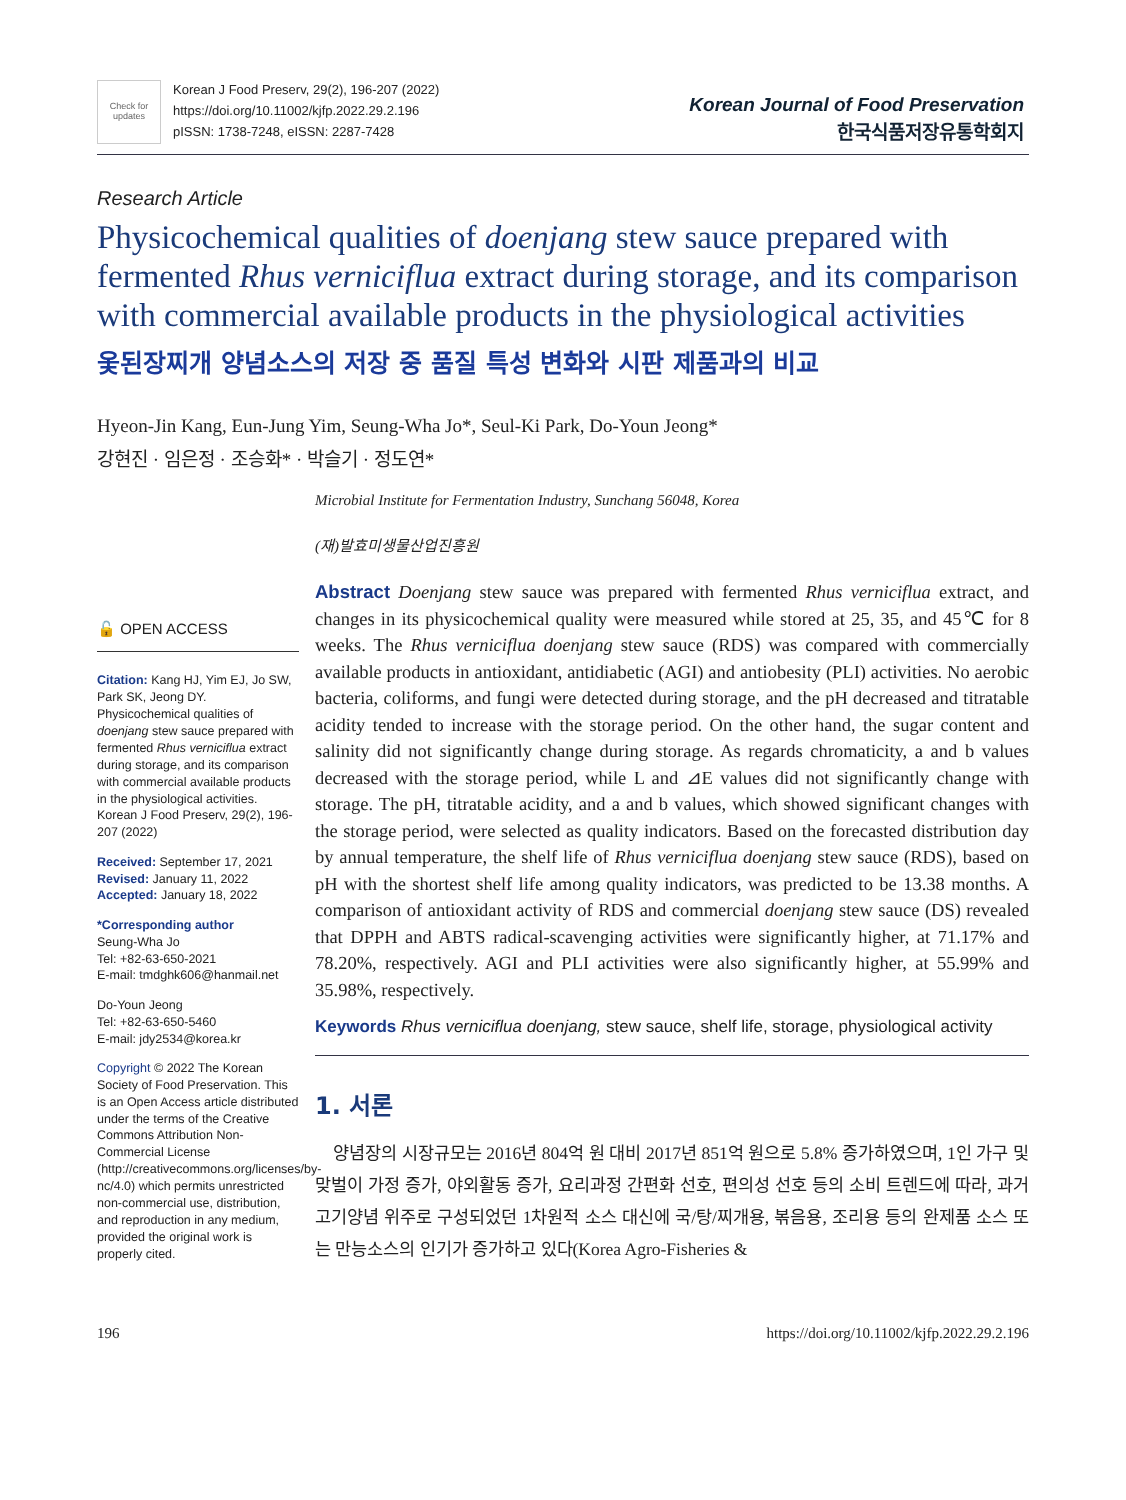Check for updates
Korean J Food Preserv, 29(2), 196-207 (2022)
https://doi.org/10.11002/kjfp.2022.29.2.196
pISSN: 1738-7248, eISSN: 2287-7428
Korean Journal of Food Preservation
한국식품저장유통학회지
Research Article
Physicochemical qualities of doenjang stew sauce prepared with fermented Rhus verniciflua extract during storage, and its comparison with commercial available products in the physiological activities
옻된장찌개 양념소스의 저장 중 품질 특성 변화와 시판 제품과의 비교
Hyeon-Jin Kang, Eun-Jung Yim, Seung-Wha Jo*, Seul-Ki Park, Do-Youn Jeong*
강현진 · 임은정 · 조승화* · 박슬기 · 정도연*
Microbial Institute for Fermentation Industry, Sunchang 56048, Korea
(재)발효미생물산업진흥원
🔓 OPEN ACCESS
Citation: Kang HJ, Yim EJ, Jo SW, Park SK, Jeong DY. Physicochemical qualities of doenjang stew sauce prepared with fermented Rhus verniciflua extract during storage, and its comparison with commercial available products in the physiological activities. Korean J Food Preserv, 29(2), 196-207 (2022)
Received: September 17, 2021
Revised: January 11, 2022
Accepted: January 18, 2022
*Corresponding author
Seung-Wha Jo
Tel: +82-63-650-2021
E-mail: tmdghk606@hanmail.net
Do-Youn Jeong
Tel: +82-63-650-5460
E-mail: jdy2534@korea.kr
Copyright © 2022 The Korean Society of Food Preservation. This is an Open Access article distributed under the terms of the Creative Commons Attribution Non-Commercial License (http://creativecommons.org/licenses/by-nc/4.0) which permits unrestricted non-commercial use, distribution, and reproduction in any medium, provided the original work is properly cited.
Abstract Doenjang stew sauce was prepared with fermented Rhus verniciflua extract, and changes in its physicochemical quality were measured while stored at 25, 35, and 45℃ for 8 weeks. The Rhus verniciflua doenjang stew sauce (RDS) was compared with commercially available products in antioxidant, antidiabetic (AGI) and antiobesity (PLI) activities. No aerobic bacteria, coliforms, and fungi were detected during storage, and the pH decreased and titratable acidity tended to increase with the storage period. On the other hand, the sugar content and salinity did not significantly change during storage. As regards chromaticity, a and b values decreased with the storage period, while L and ⊿E values did not significantly change with storage. The pH, titratable acidity, and a and b values, which showed significant changes with the storage period, were selected as quality indicators. Based on the forecasted distribution day by annual temperature, the shelf life of Rhus verniciflua doenjang stew sauce (RDS), based on pH with the shortest shelf life among quality indicators, was predicted to be 13.38 months. A comparison of antioxidant activity of RDS and commercial doenjang stew sauce (DS) revealed that DPPH and ABTS radical-scavenging activities were significantly higher, at 71.17% and 78.20%, respectively. AGI and PLI activities were also significantly higher, at 55.99% and 35.98%, respectively.
Keywords Rhus verniciflua doenjang, stew sauce, shelf life, storage, physiological activity
1. 서론
양념장의 시장규모는 2016년 804억 원 대비 2017년 851억 원으로 5.8% 증가하였으며, 1인 가구 및 맞벌이 가정 증가, 야외활동 증가, 요리과정 간편화 선호, 편의성 선호 등의 소비 트렌드에 따라, 과거 고기양념 위주로 구성되었던 1차원적 소스 대신에 국/탕/찌개용, 볶음용, 조리용 등의 완제품 소스 또는 만능소스의 인기가 증가하고 있다(Korea Agro-Fisheries &
196 https://doi.org/10.11002/kjfp.2022.29.2.196